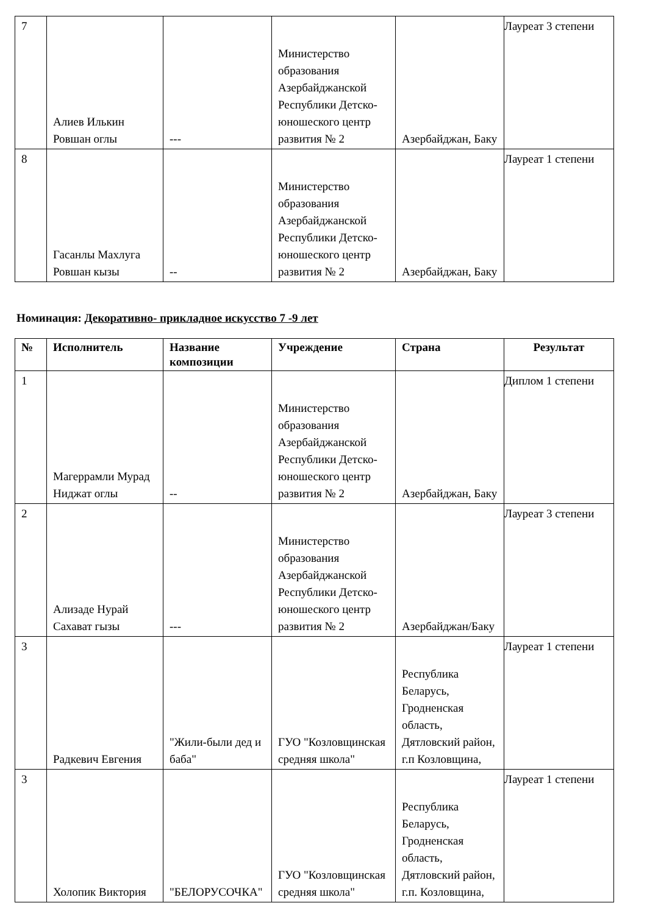| 7 | Алиев Илькин Ровшан оглы | --- | Министерство образования Азербайджанской Республики Детско-юношеского центр развития № 2 | Азербайджан, Баку | Лауреат 3 степени |
| 8 | Гасанлы Махлуга Ровшан кызы | -- | Министерство образования Азербайджанской Республики Детско-юношеского центр развития № 2 | Азербайджан, Баку | Лауреат 1 степени |
Номинация: Декоративно- прикладное искусство 7 -9 лет
| № | Исполнитель | Название композиции | Учреждение | Страна | Результат |
| --- | --- | --- | --- | --- | --- |
| 1 | Магеррамли Мурад Ниджат оглы | -- | Министерство образования Азербайджанской Республики Детско-юношеского центр развития № 2 | Азербайджан, Баку | Диплом 1 степени |
| 2 | Ализаде Нурай Сахават гызы | --- | Министерство образования Азербайджанской Республики Детско-юношеского центр развития № 2 | Азербайджан/Баку | Лауреат 3 степени |
| 3 | Радкевич Евгения | "Жили-были дед и баба" | ГУО "Козловщинская средняя школа" | Республика Беларусь, Гродненская область, Дятловский район, г.п Козловщина, | Лауреат 1 степени |
| 3 | Холопик Виктория | "БЕЛОРУСОЧКА" | ГУО "Козловщинская средняя школа" | Республика Беларусь, Гродненская область, Дятловский район, г.п. Козловщина, | Лауреат 1 степени |